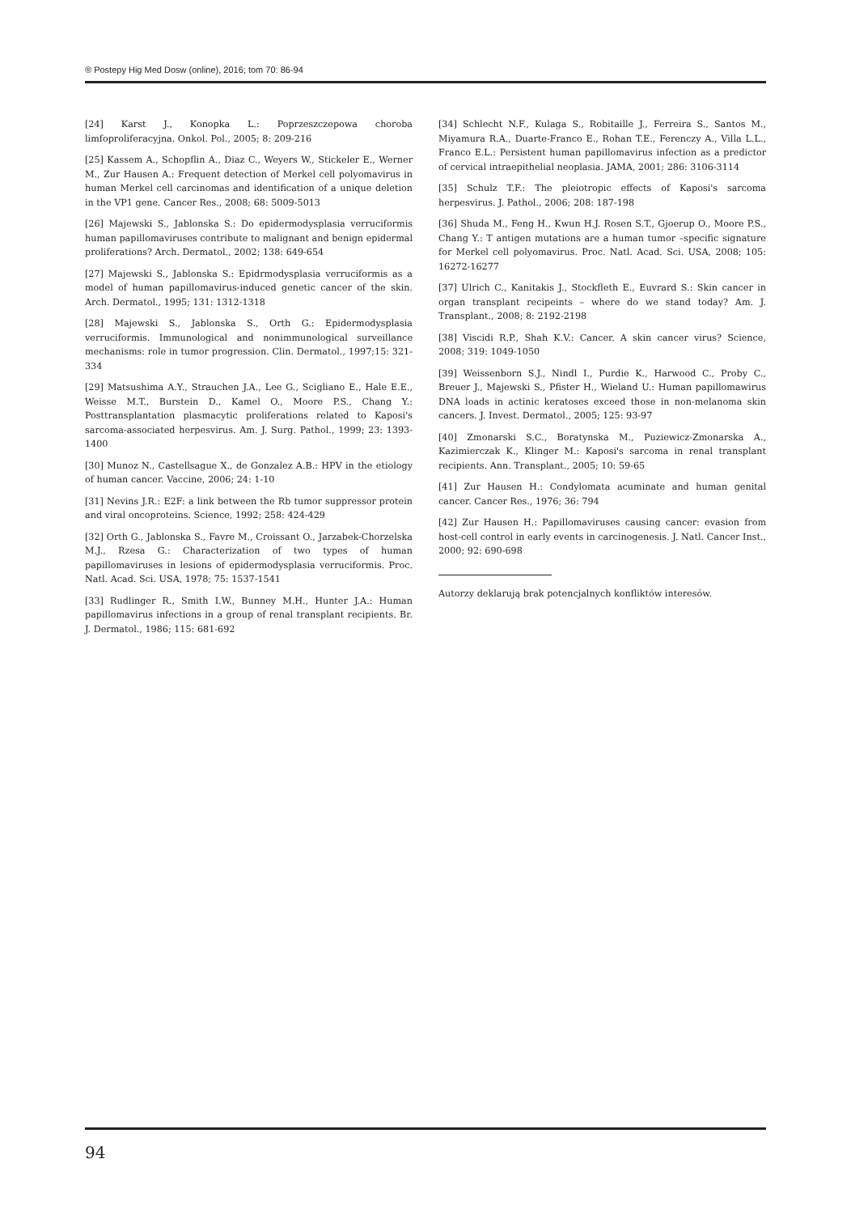® Postepy Hig Med Dosw (online), 2016; tom 70: 86-94
[24] Karst J., Konopka L.: Poprzeszczepowa choroba limfoproliferacyjna. Onkol. Pol., 2005; 8: 209-216
[25] Kassem A., Schopflin A., Diaz C., Weyers W., Stickeler E., Werner M., Zur Hausen A.: Frequent detection of Merkel cell polyomavirus in human Merkel cell carcinomas and identification of a unique deletion in the VP1 gene. Cancer Res., 2008; 68: 5009-5013
[26] Majewski S., Jablonska S.: Do epidermodysplasia verruciformis human papillomaviruses contribute to malignant and benign epidermal proliferations? Arch. Dermatol., 2002; 138: 649-654
[27] Majewski S., Jablonska S.: Epidrmodysplasia verruciformis as a model of human papillomavirus-induced genetic cancer of the skin. Arch. Dermatol., 1995; 131: 1312-1318
[28] Majewski S., Jablonska S., Orth G.: Epidermodysplasia verruciformis. Immunological and nonimmunological surveillance mechanisms: role in tumor progression. Clin. Dermatol., 1997;15: 321-334
[29] Matsushima A.Y., Strauchen J.A., Lee G., Scigliano E., Hale E.E., Weisse M.T., Burstein D., Kamel O., Moore P.S., Chang Y.: Posttransplantation plasmacytic proliferations related to Kaposi's sarcoma-associated herpesvirus. Am. J. Surg. Pathol., 1999; 23: 1393-1400
[30] Munoz N., Castellsague X., de Gonzalez A.B.: HPV in the etiology of human cancer. Vaccine, 2006; 24: 1-10
[31] Nevins J.R.: E2F: a link between the Rb tumor suppressor protein and viral oncoproteins. Science, 1992; 258: 424-429
[32] Orth G., Jablonska S., Favre M., Croissant O., Jarzabek-Chorzelska M.J., Rzesa G.: Characterization of two types of human papillomaviruses in lesions of epidermodysplasia verruciformis. Proc. Natl. Acad. Sci. USA, 1978; 75: 1537-1541
[33] Rudlinger R., Smith I.W., Bunney M.H., Hunter J.A.: Human papillomavirus infections in a group of renal transplant recipients. Br. J. Dermatol., 1986; 115: 681-692
[34] Schlecht N.F., Kulaga S., Robitaille J., Ferreira S., Santos M., Miyamura R.A., Duarte-Franco E., Rohan T.E., Ferenczy A., Villa L.L., Franco E.L.: Persistent human papillomavirus infection as a predictor of cervical intraepithelial neoplasia. JAMA, 2001; 286: 3106-3114
[35] Schulz T.F.: The pleiotropic effects of Kaposi's sarcoma herpesvirus. J. Pathol., 2006; 208: 187-198
[36] Shuda M., Feng H., Kwun H.J. Rosen S.T., Gjoerup O., Moore P.S., Chang Y.: T antigen mutations are a human tumor –specific signature for Merkel cell polyomavirus. Proc. Natl. Acad. Sci. USA, 2008; 105: 16272-16277
[37] Ulrich C., Kanitakis J., Stockfleth E., Euvrard S.: Skin cancer in organ transplant recipeints – where do we stand today? Am. J. Transplant., 2008; 8: 2192-2198
[38] Viscidi R.P., Shah K.V.: Cancer. A skin cancer virus? Science, 2008; 319: 1049-1050
[39] Weissenborn S.J., Nindl I., Purdie K., Harwood C., Proby C., Breuer J., Majewski S., Pfister H., Wieland U.: Human papillomawirus DNA loads in actinic keratoses exceed those in non-melanoma skin cancers. J. Invest. Dermatol., 2005; 125: 93-97
[40] Zmonarski S.C., Boratynska M., Puziewicz-Zmonarska A., Kazimierczak K., Klinger M.: Kaposi's sarcoma in renal transplant recipients. Ann. Transplant., 2005; 10: 59-65
[41] Zur Hausen H.: Condylomata acuminate and human genital cancer. Cancer Res., 1976; 36: 794
[42] Zur Hausen H.: Papillomaviruses causing cancer: evasion from host-cell control in early events in carcinogenesis. J. Natl. Cancer Inst., 2000; 92: 690-698
Autorzy deklarują brak potencjalnych konfliktów interesów.
94